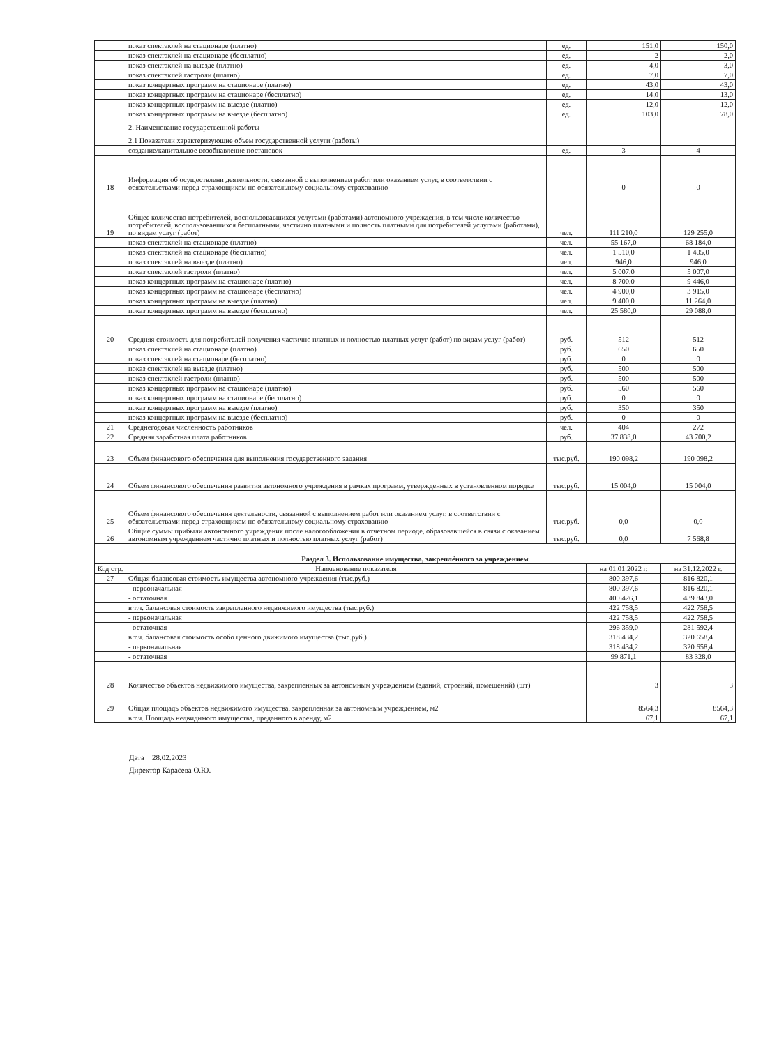| | показ спектаклей на стационаре (платно) | ед. | 151,0 | 150,0 |
| | показ спектаклей на стационаре (бесплатно) | ед. | 2 | 2,0 |
| | показ спектаклей на выезде (платно) | ед. | 4,0 | 3,0 |
| | показ спектаклей гастроли (платно) | ед. | 7,0 | 7,0 |
| | показ концертных программ на стационаре (платно) | ед. | 43,0 | 43,0 |
| | показ концертных программ на стационаре (бесплатно) | ед. | 14,0 | 13,0 |
| | показ концертных программ на выезде (платно) | ед. | 12,0 | 12,0 |
| | показ концертных программ на выезде (бесплатно) | ед. | 103,0 | 78,0 |
| | 2. Наименование государственной работы | | | |
| | 2.1 Показатели характеризующие объем государственной услуги (работы) | | | |
| | создание/капитальное возобнавление постановок | ед. | 3 | 4 |
| 18 | Информация об осуществлени деятельности, связанной с выполнением работ или оказанием услуг, в соответствии с обязательствами перед страховщиком по обязательному социальному страхованию | | 0 | 0 |
| 19 | Общее количество потребителей, воспользовавшихся услугами (работами) автономного учреждения, в том числе количество потребителей, воспользовавшихся бесплатными, частично платными и полность платными для потребителей услугами (работами), по видам услуг (работ) | чел. | 111 210,0 | 129 255,0 |
| | показ спектаклей на стационаре (платно) | чел. | 55 167,0 | 68 184,0 |
| | показ спектаклей на стационаре (бесплатно) | чел. | 1 510,0 | 1 405,0 |
| | показ спектаклей на выезде (платно) | чел. | 946,0 | 946,0 |
| | показ спектаклей гастроли (платно) | чел. | 5 007,0 | 5 007,0 |
| | показ концертных программ на стационаре (платно) | чел. | 8 700,0 | 9 446,0 |
| | показ концертных программ на стационаре (бесплатно) | чел. | 4 900,0 | 3 915,0 |
| | показ концертных программ на выезде (платно) | чел. | 9 400,0 | 11 264,0 |
| | показ концертных программ на выезде (бесплатно) | чел. | 25 580,0 | 29 088,0 |
| 20 | Средняя стоимость для потребителей получения частично платных и полностью платных услуг (работ) по видам услуг (работ) | руб. | 512 | 512 |
| | показ спектаклей на стационаре (платно) | руб. | 650 | 650 |
| | показ спектаклей на стационаре (бесплатно) | руб. | 0 | 0 |
| | показ спектаклей на выезде (платно) | руб. | 500 | 500 |
| | показ спектаклей гастроли (платно) | руб. | 500 | 500 |
| | показ концертных программ на стационаре (платно) | руб. | 560 | 560 |
| | показ концертных программ на стационаре (бесплатно) | руб. | 0 | 0 |
| | показ концертных программ на выезде (платно) | руб. | 350 | 350 |
| | показ концертных программ на выезде (бесплатно) | руб. | 0 | 0 |
| 21 | Среднегодовая численность работников | чел. | 404 | 272 |
| 22 | Средняя заработная плата работников | руб. | 37 838,0 | 43 700,2 |
| 23 | Объем финансового обеспечения для выполнения государственного задания | тыс.руб. | 190 098,2 | 190 098,2 |
| 24 | Объем финансового обеспечения развития автономного учреждения в рамках программ, утвержденных в установленном порядке | тыс.руб. | 15 004,0 | 15 004,0 |
| 25 | Объем финансового обеспечения деятельности, связанной с выполнением работ или оказанием услуг, в соответствии с обязательствами перед страховщиком по обязательному социальному страхованию | тыс.руб. | 0,0 | 0,0 |
| 26 | Общие суммы прибыли автономного учреждения после налогообложения в отчетном периоде, образовавшейся в связи с оказанием автономным учреждением частично платных и полностью платных услуг (работ) | тыс.руб. | 0,0 | 7 568,8 |
| Раздел 3. Использование имущества, закреплённого за учреждением | | | | |
| Код стр. | Наименование показателя | | на 01.01.2022 г. | на 31.12.2022 г. |
| 27 | Общая балансовая стоимость имущества автономного учреждения (тыс.руб.) | | 800 397,6 | 816 820,1 |
| | - первоначальная | | 800 397,6 | 816 820,1 |
| | - остаточная | | 400 426,1 | 439 843,0 |
| | в т.ч. балансовая стоимость закрепленного недвижимого имущества (тыс.руб.) | | 422 758,5 | 422 758,5 |
| | - первоначальная | | 422 758,5 | 422 758,5 |
| | - остаточная | | 296 359,0 | 281 592,4 |
| | в т.ч. балансовая стоимость особо ценного движимого имущества (тыс.руб.) | | 318 434,2 | 320 658,4 |
| | - первоначальная | | 318 434,2 | 320 658,4 |
| | - остаточная | | 99 871,1 | 83 328,0 |
| 28 | Количество объектов недвижимого имущества, закрепленных за автономным учреждением (зданий, строений, помещений) (шт) | | 3 | 3 |
| 29 | Общая площадь объектов недвижимого имущества, закрепленная за автономным учреждением, м2 | | 8564,3 | 8564,3 |
| | в т.ч. Площадь недвидимого имущества, преданного в аренду, м2 | | 67,1 | 67,1 |
Дата 28.02.2023
Директор Карасева О.Ю.